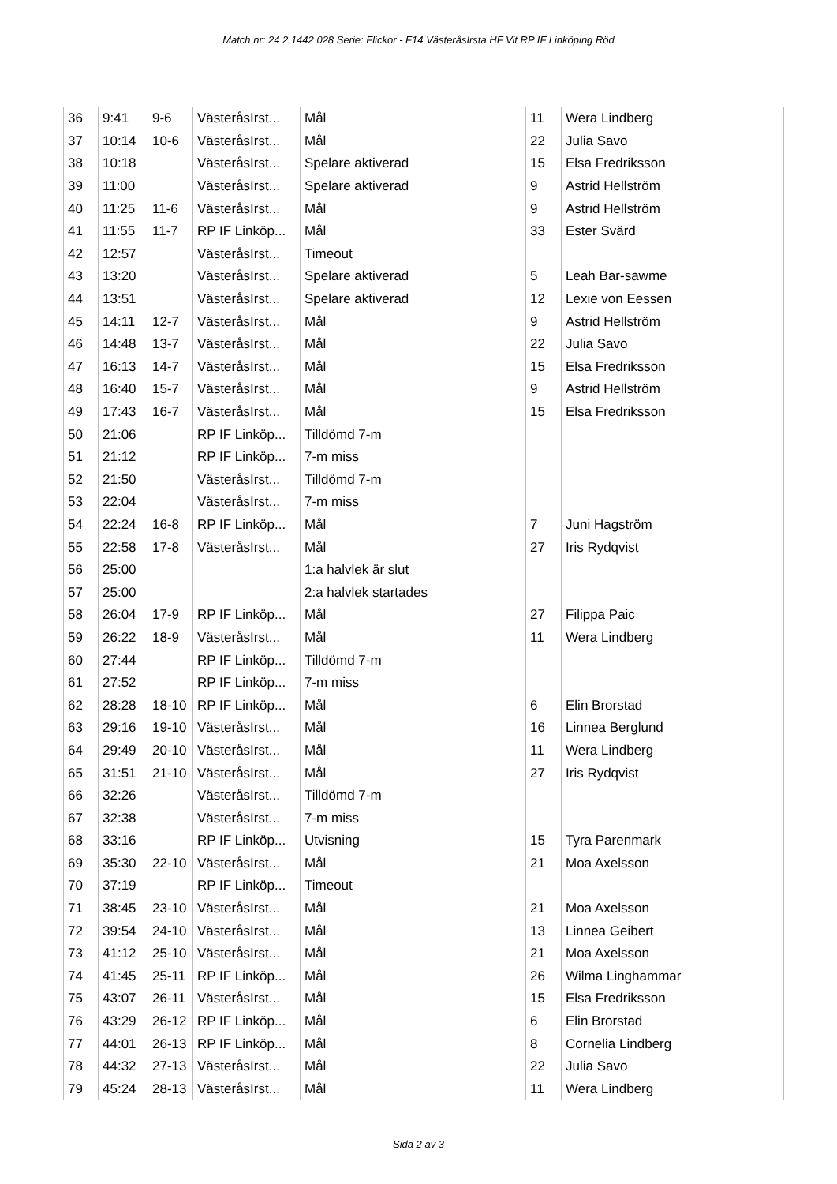Match nr: 24 2 1442 028 Serie: Flickor - F14 VästeråsIrsta HF Vit RP IF Linköping Röd
| 36 | 9:41 | 9-6 | VästeråsIrst... | Mål | 11 | Wera Lindberg |
| 37 | 10:14 | 10-6 | VästeråsIrst... | Mål | 22 | Julia Savo |
| 38 | 10:18 | | VästeråsIrst... | Spelare aktiverad | 15 | Elsa Fredriksson |
| 39 | 11:00 | | VästeråsIrst... | Spelare aktiverad | 9 | Astrid Hellström |
| 40 | 11:25 | 11-6 | VästeråsIrst... | Mål | 9 | Astrid Hellström |
| 41 | 11:55 | 11-7 | RP IF Linköp... | Mål | 33 | Ester Svärd |
| 42 | 12:57 | | VästeråsIrst... | Timeout | | |
| 43 | 13:20 | | VästeråsIrst... | Spelare aktiverad | 5 | Leah Bar-sawme |
| 44 | 13:51 | | VästeråsIrst... | Spelare aktiverad | 12 | Lexie von Eessen |
| 45 | 14:11 | 12-7 | VästeråsIrst... | Mål | 9 | Astrid Hellström |
| 46 | 14:48 | 13-7 | VästeråsIrst... | Mål | 22 | Julia Savo |
| 47 | 16:13 | 14-7 | VästeråsIrst... | Mål | 15 | Elsa Fredriksson |
| 48 | 16:40 | 15-7 | VästeråsIrst... | Mål | 9 | Astrid Hellström |
| 49 | 17:43 | 16-7 | VästeråsIrst... | Mål | 15 | Elsa Fredriksson |
| 50 | 21:06 | | RP IF Linköp... | Tilldömd 7-m | | |
| 51 | 21:12 | | RP IF Linköp... | 7-m miss | | |
| 52 | 21:50 | | VästeråsIrst... | Tilldömd 7-m | | |
| 53 | 22:04 | | VästeråsIrst... | 7-m miss | | |
| 54 | 22:24 | 16-8 | RP IF Linköp... | Mål | 7 | Juni Hagström |
| 55 | 22:58 | 17-8 | VästeråsIrst... | Mål | 27 | Iris Rydqvist |
| 56 | 25:00 | | | 1:a halvlek är slut | | |
| 57 | 25:00 | | | 2:a halvlek startades | | |
| 58 | 26:04 | 17-9 | RP IF Linköp... | Mål | 27 | Filippa Paic |
| 59 | 26:22 | 18-9 | VästeråsIrst... | Mål | 11 | Wera Lindberg |
| 60 | 27:44 | | RP IF Linköp... | Tilldömd 7-m | | |
| 61 | 27:52 | | RP IF Linköp... | 7-m miss | | |
| 62 | 28:28 | 18-10 | RP IF Linköp... | Mål | 6 | Elin Brorstad |
| 63 | 29:16 | 19-10 | VästeråsIrst... | Mål | 16 | Linnea Berglund |
| 64 | 29:49 | 20-10 | VästeråsIrst... | Mål | 11 | Wera Lindberg |
| 65 | 31:51 | 21-10 | VästeråsIrst... | Mål | 27 | Iris Rydqvist |
| 66 | 32:26 | | VästeråsIrst... | Tilldömd 7-m | | |
| 67 | 32:38 | | VästeråsIrst... | 7-m miss | | |
| 68 | 33:16 | | RP IF Linköp... | Utvisning | 15 | Tyra Parenmark |
| 69 | 35:30 | 22-10 | VästeråsIrst... | Mål | 21 | Moa Axelsson |
| 70 | 37:19 | | RP IF Linköp... | Timeout | | |
| 71 | 38:45 | 23-10 | VästeråsIrst... | Mål | 21 | Moa Axelsson |
| 72 | 39:54 | 24-10 | VästeråsIrst... | Mål | 13 | Linnea Geibert |
| 73 | 41:12 | 25-10 | VästeråsIrst... | Mål | 21 | Moa Axelsson |
| 74 | 41:45 | 25-11 | RP IF Linköp... | Mål | 26 | Wilma Linghammar |
| 75 | 43:07 | 26-11 | VästeråsIrst... | Mål | 15 | Elsa Fredriksson |
| 76 | 43:29 | 26-12 | RP IF Linköp... | Mål | 6 | Elin Brorstad |
| 77 | 44:01 | 26-13 | RP IF Linköp... | Mål | 8 | Cornelia Lindberg |
| 78 | 44:32 | 27-13 | VästeråsIrst... | Mål | 22 | Julia Savo |
| 79 | 45:24 | 28-13 | VästeråsIrst... | Mål | 11 | Wera Lindberg |
Sida 2 av 3